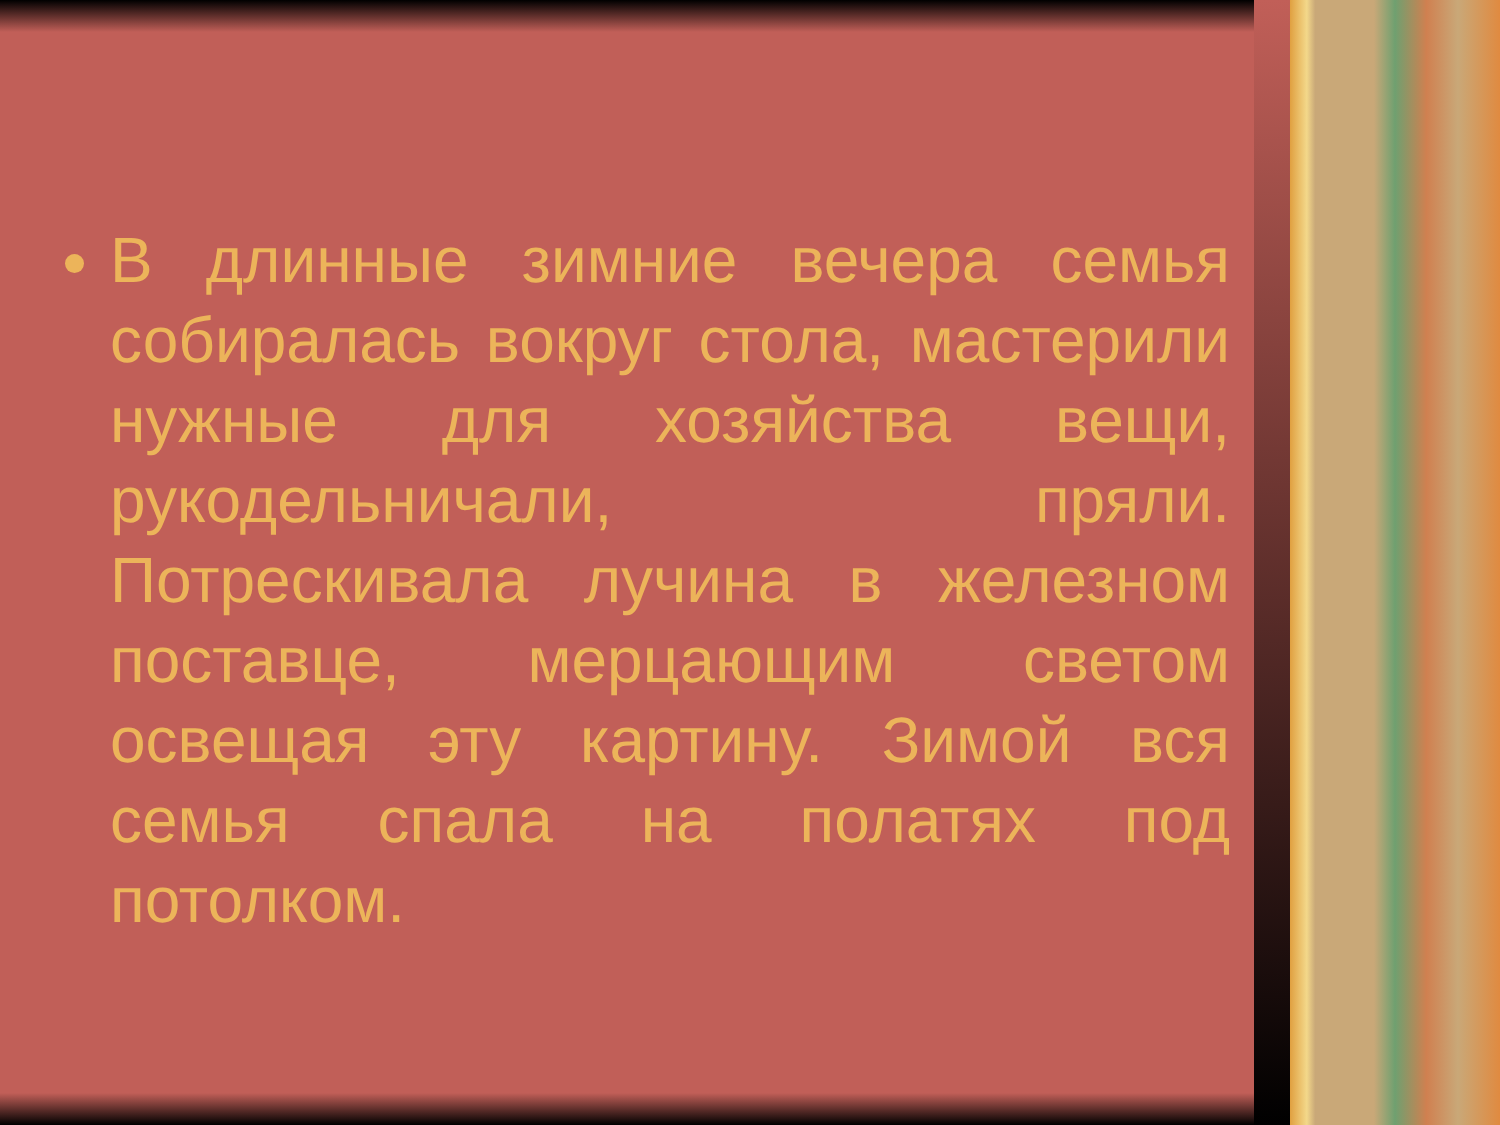В длинные зимние вечера семья собиралась вокруг стола, мастерили нужные для хозяйства вещи, рукодельничали, пряли. Потрескивала лучина в железном поставце, мерцающим светом освещая эту картину. Зимой вся семья спала на полатях под потолком.